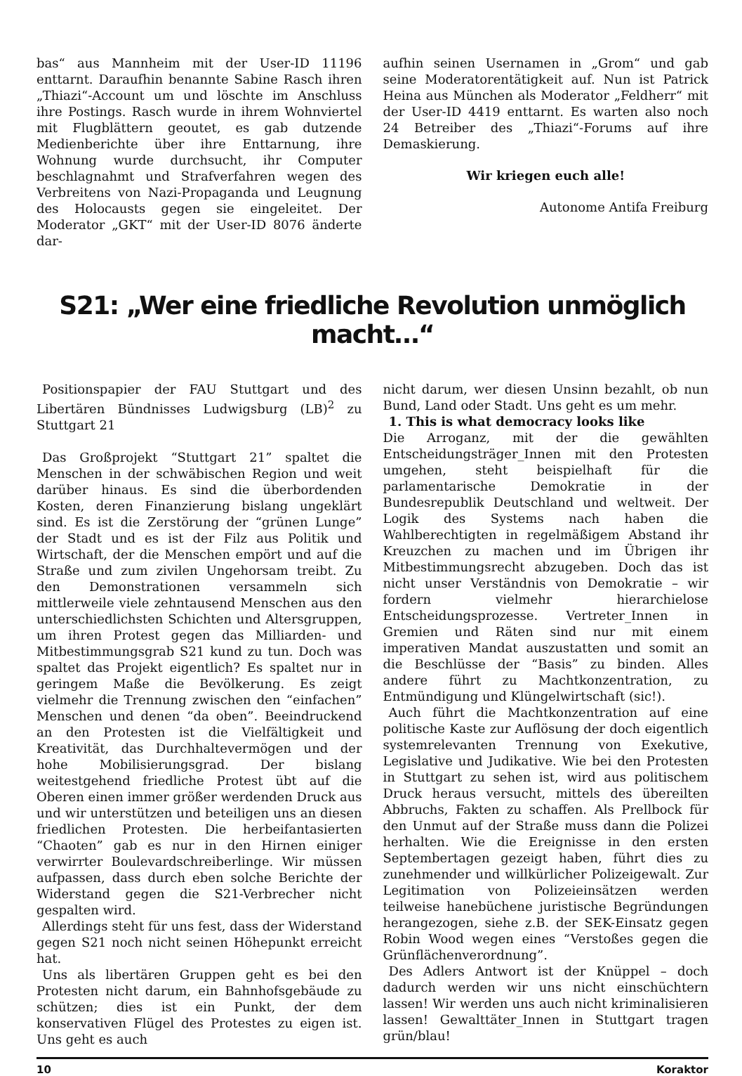bas“ aus Mannheim mit der User-ID 11196 enttarnt. Daraufhin benannte Sabine Rasch ihren „Thiazi“-Account um und löschte im Anschluss ihre Postings. Rasch wurde in ihrem Wohnviertel mit Flugblättern geoutet, es gab dutzende Medienberichte über ihre Enttarnung, ihre Wohnung wurde durchsucht, ihr Computer beschlagnahmt und Strafverfahren wegen des Verbreitens von Nazi-Propaganda und Leugnung des Holocausts gegen sie eingeleitet. Der Moderator „GKT“ mit der User-ID 8076 änderte dar-
aufhin seinen Usernamen in „Grom“ und gab seine Moderatorentätigkeit auf. Nun ist Patrick Heina aus München als Moderator „Feldherr“ mit der User-ID 4419 enttarnt. Es warten also noch 24 Betreiber des „Thiazi“-Forums auf ihre Demaskierung.
Wir kriegen euch alle!
Autonome Antifa Freiburg
S21: „Wer eine friedliche Revolution unmöglich macht…“
Positionspapier der FAU Stuttgart und des Libertären Bündnisses Ludwigsburg (LB)<sup>2</sup> zu Stuttgart 21
Das Großprojekt “Stuttgart 21” spaltet die Menschen in der schwäbischen Region und weit darüber hinaus. Es sind die überbordenden Kosten, deren Finanzierung bislang ungeklärt sind. Es ist die Zerstörung der “grünen Lunge” der Stadt und es ist der Filz aus Politik und Wirtschaft, der die Menschen empört und auf die Straße und zum zivilen Ungehorsam treibt. Zu den Demonstrationen versammeln sich mittlerweile viele zehntausend Menschen aus den unterschiedlichsten Schichten und Altersgruppen, um ihren Protest gegen das Milliarden- und Mitbestimmungsgrab S21 kund zu tun. Doch was spaltet das Projekt eigentlich? Es spaltet nur in geringem Maße die Bevölkerung. Es zeigt vielmehr die Trennung zwischen den “einfachen” Menschen und denen “da oben”. Beeindruckend an den Protesten ist die Vielfältigkeit und Kreativität, das Durchhaltevermögen und der hohe Mobilisierungsgrad. Der bislang weitestgehend friedliche Protest übt auf die Oberen einen immer größer werdenden Druck aus und wir unterstützen und beteiligen uns an diesen friedlichen Protesten. Die herbeifantasierten “Chaoten” gab es nur in den Hirnen einiger verwirrter Boulevardschreiberlinge. Wir müssen aufpassen, dass durch eben solche Berichte der Widerstand gegen die S21-Verbrecher nicht gespalten wird.
Allerdings steht für uns fest, dass der Widerstand gegen S21 noch nicht seinen Höhepunkt erreicht hat.
Uns als libertären Gruppen geht es bei den Protesten nicht darum, ein Bahnhofsgebäude zu schützen; dies ist ein Punkt, der dem konservativen Flügel des Protestes zu eigen ist. Uns geht es auch
nicht darum, wer diesen Unsinn bezahlt, ob nun Bund, Land oder Stadt. Uns geht es um mehr.
1. This is what democracy looks like
Die Arroganz, mit der die gewählten Entscheidungsträger_Innen mit den Protesten umgehen, steht beispielhaft für die parlamentarische Demokratie in der Bundesrepublik Deutschland und weltweit. Der Logik des Systems nach haben die Wahlberechtigten in regelmäßigem Abstand ihr Kreuzchen zu machen und im Übrigen ihr Mitbestimmungsrecht abzugeben. Doch das ist nicht unser Verständnis von Demokratie – wir fordern vielmehr hierarchielose Entscheidungsprozesse. Vertreter_Innen in Gremien und Räten sind nur mit einem imperativen Mandat auszustatten und somit an die Beschlüsse der “Basis” zu binden. Alles andere führt zu Machtkonzentration, zu Entmündigung und Klüngelwirtschaft (sic!).
Auch führt die Machtkonzentration auf eine politische Kaste zur Auflösung der doch eigentlich systemrelevanten Trennung von Exekutive, Legislative und Judikative. Wie bei den Protesten in Stuttgart zu sehen ist, wird aus politischem Druck heraus versucht, mittels des übereilten Abbruchs, Fakten zu schaffen. Als Prellbock für den Unmut auf der Straße muss dann die Polizei herhalten. Wie die Ereignisse in den ersten Septembertagen gezeigt haben, führt dies zu zunehmender und willkürlicher Polizeigewalt. Zur Legitimation von Polizeieinsätzen werden teilweise hanebüchene juristische Begründungen herangezogen, siehe z.B. der SEK-Einsatz gegen Robin Wood wegen eines “Verstoßes gegen die Grünflächenverordnung”.
Des Adlers Antwort ist der Knüppel – doch dadurch werden wir uns nicht einschüchtern lassen! Wir werden uns auch nicht kriminalisieren lassen! Gewalttäter_Innen in Stuttgart tragen grün/blau!
10 Koraktor